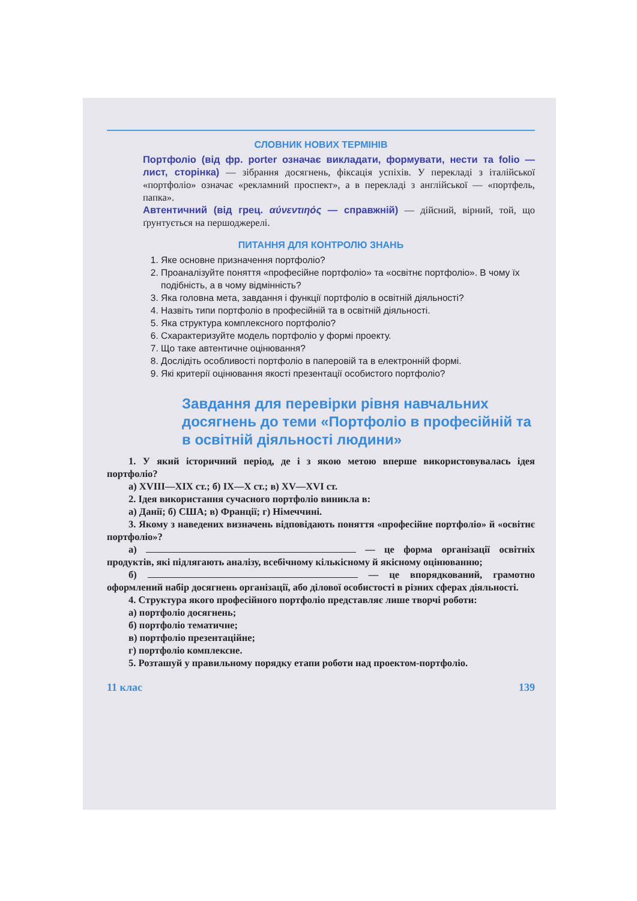СЛОВНИК НОВИХ ТЕРМІНІВ
Портфоліо (від фр. porter означає викладати, формувати, нести та folio — лист, сторінка) — зібрання досягнень, фіксація успіхів. У перекладі з італійської «портфоліо» означає «рекламний проспект», а в перекладі з англійської — «портфель, папка».
Автентичний (від грец. αύνεντιηός — справжній) — дійсний, вірний, той, що ґрунтується на першоджерелі.
ПИТАННЯ ДЛЯ КОНТРОЛЮ ЗНАНЬ
1. Яке основне призначення портфоліо?
2. Проаналізуйте поняття «професійне портфоліо» та «освітнє портфоліо». В чому їх подібність, а в чому відмінність?
3. Яка головна мета, завдання і функції портфоліо в освітній діяльності?
4. Назвіть типи портфоліо в професійній та в освітній діяльності.
5. Яка структура комплексного портфоліо?
6. Схарактеризуйте модель портфоліо у формі проекту.
7. Що таке автентичне оцінювання?
8. Дослідіть особливості портфоліо в паперовій та в електронній формі.
9. Які критерії оцінювання якості презентації особистого портфоліо?
Завдання для перевірки рівня навчальних досягнень до теми «Портфоліо в професійній та в освітній діяльності людини»
1. У який історичний період, де і з якою метою вперше використовувалась ідея портфоліо?
а) XVIII—XIX ст.; б) IX—X ст.; в) XV—XVI ст.
2. Ідея використання сучасного портфоліо виникла в:
а) Данії; б) США; в) Франції; г) Німеччині.
3. Якому з наведених визначень відповідають поняття «професійне портфоліо» й «освітнє портфоліо»?
а) — це форма організації освітніх продуктів, які підлягають аналізу, всебічному кількісному й якісному оцінюванню;
б) — це впорядкований, грамотно оформлений набір досягнень організації, або ділової особистості в різних сферах діяльності.
4. Структура якого професійного портфоліо представляє лише творчі роботи:
а) портфоліо досягнень;
б) портфоліо тематичне;
в) портфоліо презентаційне;
г) портфоліо комплексне.
5. Розташуй у правильному порядку етапи роботи над проектом-портфоліо.
11 клас 139